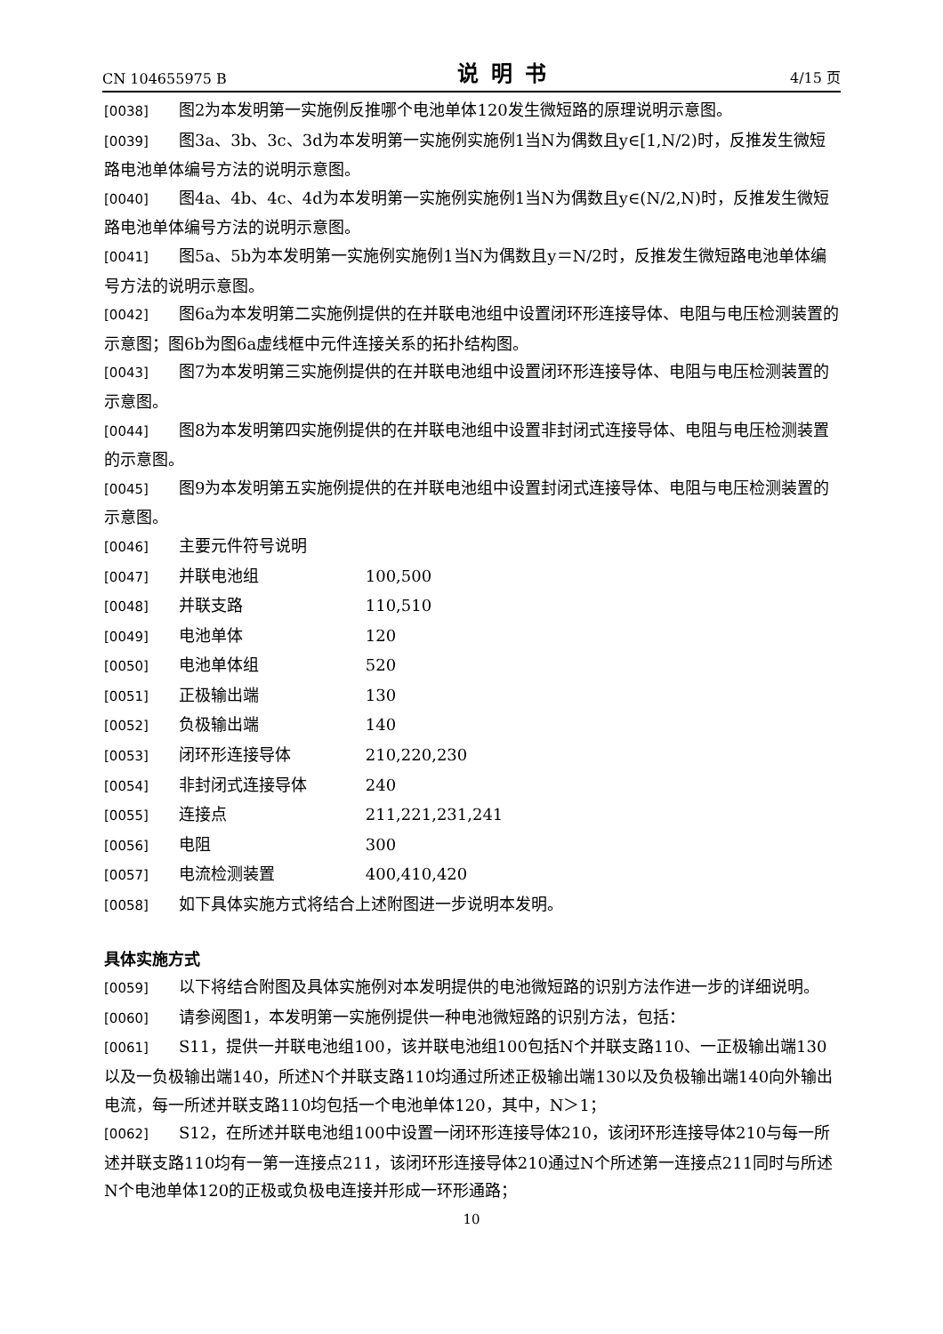CN 104655975 B 说明书 4/15 页
[0038] 图2为本发明第一实施例反推哪个电池单体120发生微短路的原理说明示意图。
[0039] 图3a、3b、3c、3d为本发明第一实施例实施例1当N为偶数且y∈[1,N/2)时，反推发生微短路电池单体编号方法的说明示意图。
[0040] 图4a、4b、4c、4d为本发明第一实施例实施例1当N为偶数且y∈(N/2,N)时，反推发生微短路电池单体编号方法的说明示意图。
[0041] 图5a、5b为本发明第一实施例实施例1当N为偶数且y＝N/2时，反推发生微短路电池单体编号方法的说明示意图。
[0042] 图6a为本发明第二实施例提供的在并联电池组中设置闭环形连接导体、电阻与电压检测装置的示意图；图6b为图6a虚线框中元件连接关系的拓扑结构图。
[0043] 图7为本发明第三实施例提供的在并联电池组中设置闭环形连接导体、电阻与电压检测装置的示意图。
[0044] 图8为本发明第四实施例提供的在并联电池组中设置非封闭式连接导体、电阻与电压检测装置的示意图。
[0045] 图9为本发明第五实施例提供的在并联电池组中设置封闭式连接导体、电阻与电压检测装置的示意图。
[0046] 主要元件符号说明
[0047] 并联电池组 100,500
[0048] 并联支路 110,510
[0049] 电池单体 120
[0050] 电池单体组 520
[0051] 正极输出端 130
[0052] 负极输出端 140
[0053] 闭环形连接导体 210,220,230
[0054] 非封闭式连接导体 240
[0055] 连接点 211,221,231,241
[0056] 电阻 300
[0057] 电流检测装置 400,410,420
[0058] 如下具体实施方式将结合上述附图进一步说明本发明。
具体实施方式
[0059] 以下将结合附图及具体实施例对本发明提供的电池微短路的识别方法作进一步的详细说明。
[0060] 请参阅图1，本发明第一实施例提供一种电池微短路的识别方法，包括：
[0061] S11，提供一并联电池组100，该并联电池组100包括N个并联支路110、一正极输出端130以及一负极输出端140，所述N个并联支路110均通过所述正极输出端130以及负极输出端140向外输出电流，每一所述并联支路110均包括一个电池单体120，其中，N＞1；
[0062] S12，在所述并联电池组100中设置一闭环形连接导体210，该闭环形连接导体210与每一所述并联支路110均有一第一连接点211，该闭环形连接导体210通过N个所述第一连接点211同时与所述N个电池单体120的正极或负极电连接并形成一环形通路；
10